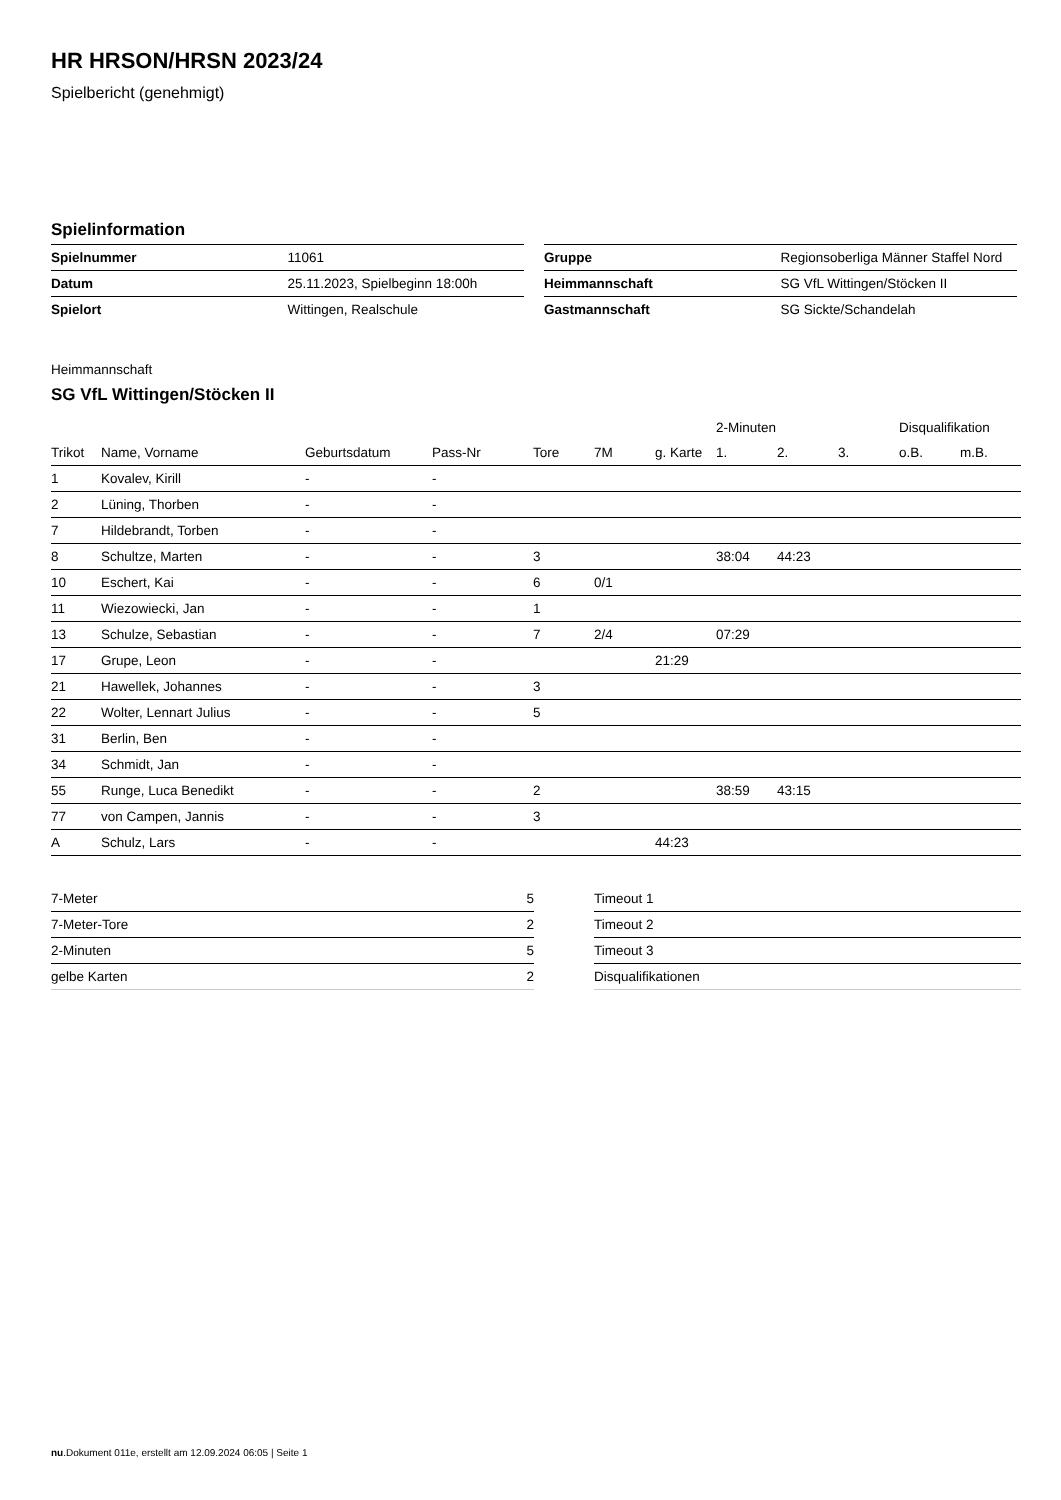HR HRSON/HRSN 2023/24
Spielbericht (genehmigt)
Spielinformation
| Spielnummer | 11061 |
| Datum | 25.11.2023, Spielbeginn 18:00h |
| Spielort | Wittingen, Realschule |
| Gruppe | Regionsoberliga Männer Staffel Nord |
| Heimmannschaft | SG VfL Wittingen/Stöcken II |
| Gastmannschaft | SG Sickte/Schandelah |
Heimmannschaft
SG VfL Wittingen/Stöcken II
| | | | | | | | 2-Minuten | | | Disqualifikation | |
| --- | --- | --- | --- | --- | --- | --- | --- | --- | --- | --- | --- |
| Trikot | Name, Vorname | Geburtsdatum | Pass-Nr | Tore | 7M | g. Karte | 1. | 2. | 3. | o.B. | m.B. |
| 1 | Kovalev, Kirill | - | - | | | | | | | | |
| 2 | Lüning, Thorben | - | - | | | | | | | | |
| 7 | Hildebrandt, Torben | - | - | | | | | | | | |
| 8 | Schultze, Marten | - | - | 3 | | | 38:04 | 44:23 | | | |
| 10 | Eschert, Kai | - | - | 6 | 0/1 | | | | | | |
| 11 | Wiezowiecki, Jan | - | - | 1 | | | | | | | |
| 13 | Schulze, Sebastian | - | - | 7 | 2/4 | | 07:29 | | | | |
| 17 | Grupe, Leon | - | - | | | 21:29 | | | | | |
| 21 | Hawellek, Johannes | - | - | 3 | | | | | | | |
| 22 | Wolter, Lennart Julius | - | - | 5 | | | | | | | |
| 31 | Berlin, Ben | - | - | | | | | | | | |
| 34 | Schmidt, Jan | - | - | | | | | | | | |
| 55 | Runge, Luca Benedikt | - | - | 2 | | | 38:59 | 43:15 | | | |
| 77 | von Campen, Jannis | - | - | 3 | | | | | | | |
| A | Schulz, Lars | - | - | | | 44:23 | | | | | |
| 7-Meter | 5 |
| 7-Meter-Tore | 2 |
| 2-Minuten | 5 |
| gelbe Karten | 2 |
| Timeout 1 |
| Timeout 2 |
| Timeout 3 |
| Disqualifikationen |
nu.Dokument 011e, erstellt am 12.09.2024 06:05 | Seite 1